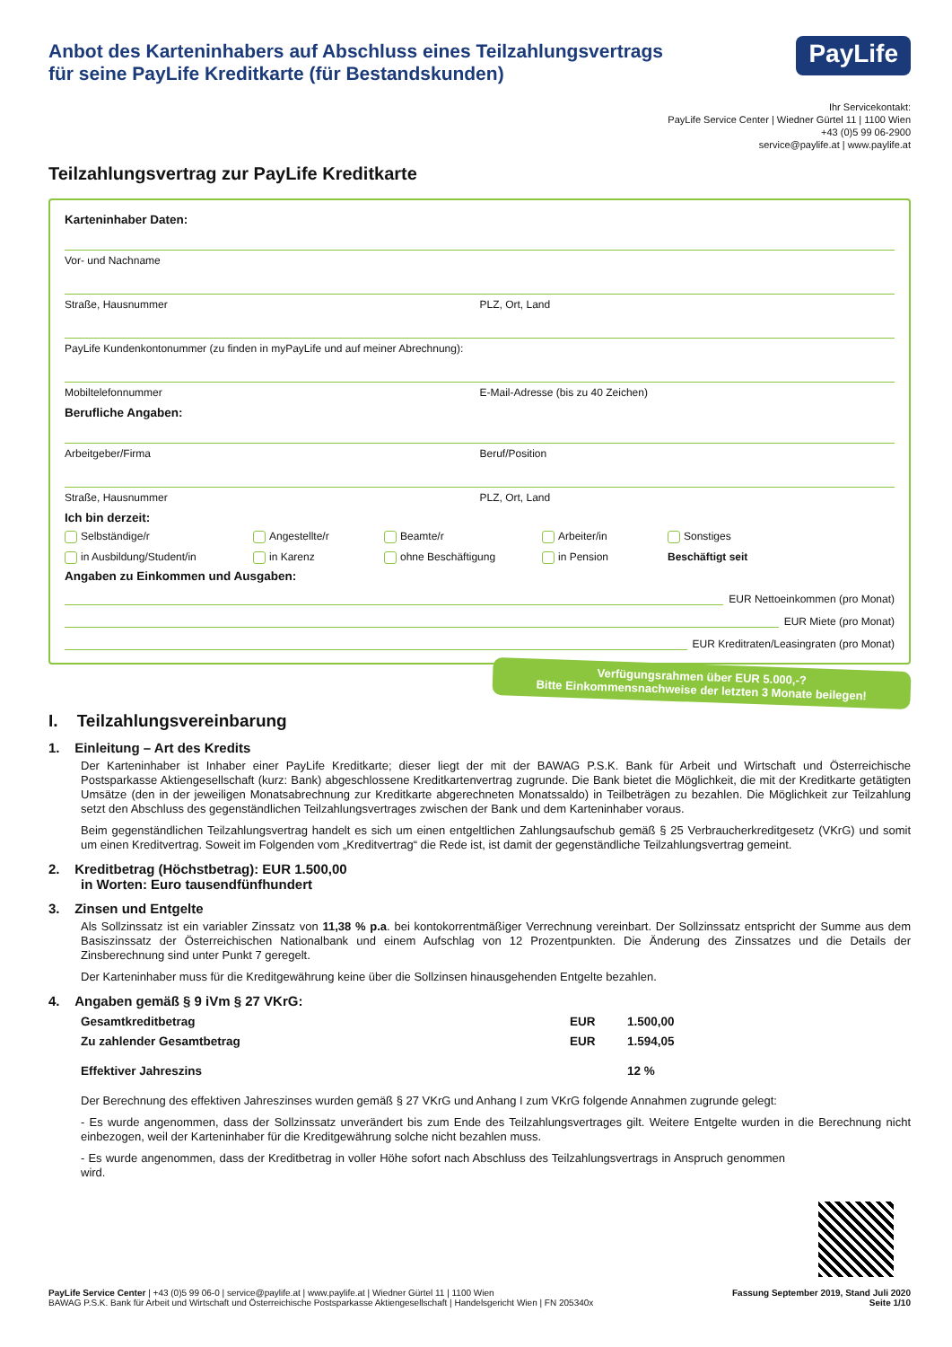Anbot des Karteninhabers auf Abschluss eines Teilzahlungsvertrags
für seine PayLife Kreditkarte (für Bestandskunden)
PayLife
Ihr Servicekontakt:
PayLife Service Center | Wiedner Gürtel 11 | 1100 Wien
+43 (0)5 99 06-2900
service@paylife.at | www.paylife.at
Teilzahlungsvertrag zur PayLife Kreditkarte
Karteninhaber Daten:
Vor- und Nachname
Straße, Hausnummer PLZ, Ort, Land
PayLife Kundenkontonummer (zu finden in myPayLife und auf meiner Abrechnung):
Mobiltelefonnummer E-Mail-Adresse (bis zu 40 Zeichen)
Berufliche Angaben:
Arbeitgeber/Firma Beruf/Position
Straße, Hausnummer PLZ, Ort, Land
Ich bin derzeit:
Selbständige/r Angestellte/r Beamte/r Arbeiter/in Sonstiges in Ausbildung/Student/in in Karenz ohne Beschäftigung in Pension Beschäftigt seit
Angaben zu Einkommen und Ausgaben:
EUR Nettoeinkommen (pro Monat)
EUR Miete (pro Monat)
EUR Kreditraten/Leasingraten (pro Monat)
Verfügungsrahmen über EUR 5.000,-?
Bitte Einkommensnachweise der letzten 3 Monate beilegen!
I. Teilzahlungsvereinbarung
1. Einleitung – Art des Kredits
Der Karteninhaber ist Inhaber einer PayLife Kreditkarte; dieser liegt der mit der BAWAG P.S.K. Bank für Arbeit und Wirtschaft und Österreichische Postsparkasse Aktiengesellschaft (kurz: Bank) abgeschlossene Kreditkartenvertrag zugrunde. Die Bank bietet die Möglichkeit, die mit der Kreditkarte getätigten Umsätze (den in der jeweiligen Monatsabrechnung zur Kreditkarte abgerechneten Monatssaldo) in Teilbeträgen zu bezahlen. Die Möglichkeit zur Teilzahlung setzt den Abschluss des gegenständlichen Teilzahlungsvertrages zwischen der Bank und dem Karteninhaber voraus.
Beim gegenständlichen Teilzahlungsvertrag handelt es sich um einen entgeltlichen Zahlungsaufschub gemäß § 25 Verbraucherkreditgesetz (VKrG) und somit um einen Kreditvertrag. Soweit im Folgenden vom „Kreditvertrag“ die Rede ist, ist damit der gegenständliche Teilzahlungsvertrag gemeint.
2. Kreditbetrag (Höchstbetrag): EUR 1.500,00
in Worten: Euro tausendfünfhundert
3. Zinsen und Entgelte
Als Sollzinssatz ist ein variabler Zinssatz von 11,38 % p.a. bei kontokorrentmäßiger Verrechnung vereinbart. Der Sollzinssatz entspricht der Summe aus dem Basiszinssatz der Österreichischen Nationalbank und einem Aufschlag von 12 Prozentpunkten. Die Änderung des Zinssatzes und die Details der Zinsberechnung sind unter Punkt 7 geregelt.
Der Karteninhaber muss für die Kreditgewährung keine über die Sollzinsen hinausgehenden Entgelte bezahlen.
4. Angaben gemäß § 9 iVm § 27 VKrG:
| Gesamtkreditbetrag | EUR | 1.500,00 |
| Zu zahlender Gesamtbetrag | EUR | 1.594,05 |
| Effektiver Jahreszins | | 12 % |
Der Berechnung des effektiven Jahreszinses wurden gemäß § 27 VKrG und Anhang I zum VKrG folgende Annahmen zugrunde gelegt:
- Es wurde angenommen, dass der Sollzinssatz unverändert bis zum Ende des Teilzahlungsvertrages gilt. Weitere Entgelte wurden in die Berechnung nicht einbezogen, weil der Karteninhaber für die Kreditgewährung solche nicht bezahlen muss.
- Es wurde angenommen, dass der Kreditbetrag in voller Höhe sofort nach Abschluss des Teilzahlungsvertrags in Anspruch genommen wird.
PayLife Service Center | +43 (0)5 99 06-0 | service@paylife.at | www.paylife.at | Wiedner Gürtel 11 | 1100 Wien
BAWAG P.S.K. Bank für Arbeit und Wirtschaft und Österreichische Postsparkasse Aktiengesellschaft | Handelsgericht Wien | FN 205340x
Fassung September 2019, Stand Juli 2020
Seite 1/10